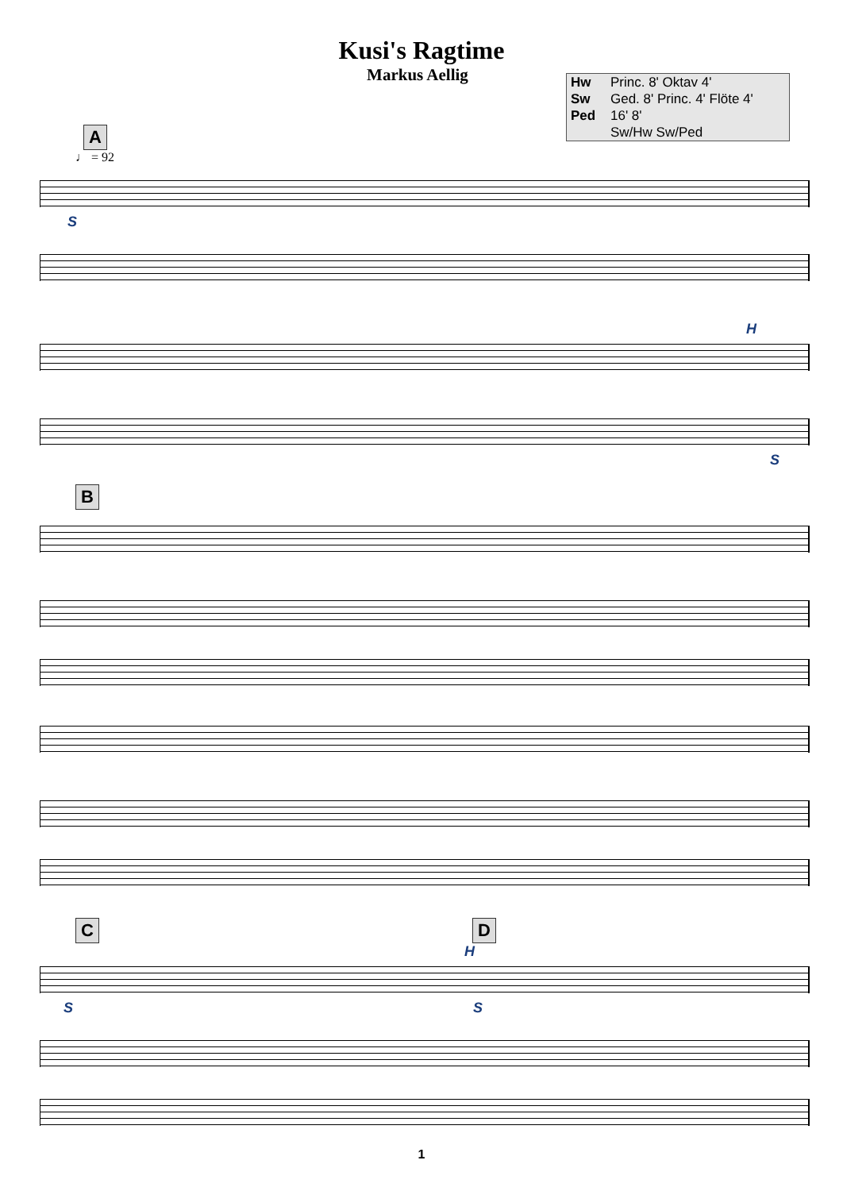Kusi's Ragtime
Markus Aellig
| Hw | Princ. 8' Oktav 4' |
| Sw | Ged. 8' Princ. 4' Flöte 4' |
| Ped | 16' 8' |
| | Sw/Hw Sw/Ped |
A
♩ = 92
S
H
S
B
C D
H
S S
1